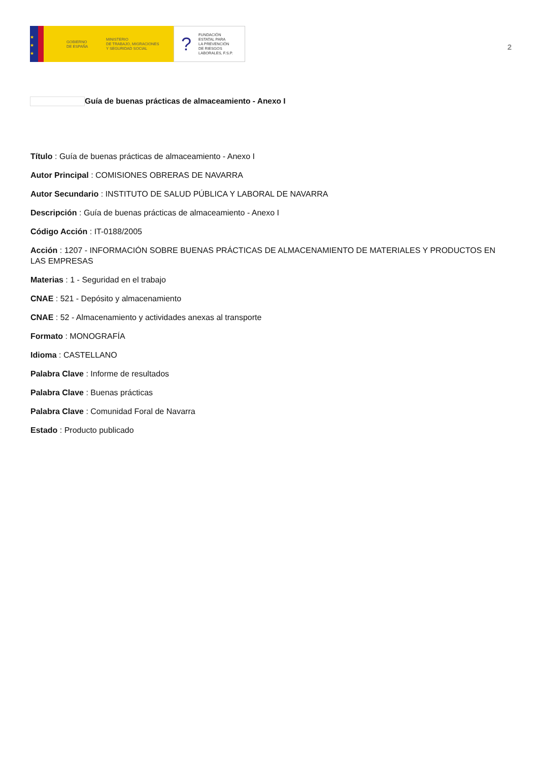★
★
★
GOBIERNO
DE ESPAÑA
MINISTERIO
DE TRABAJO, MIGRACIONES
Y SEGURIDAD SOCIAL
? FUNDACIÓN
ESTATAL PARA
LA PREVENCIÓN
DE RIESGOS
LABORALES, F.S.P.
2
Guía de buenas prácticas de almaceamiento - Anexo I
Título : Guía de buenas prácticas de almaceamiento - Anexo I
Autor Principal : COMISIONES OBRERAS DE NAVARRA
Autor Secundario : INSTITUTO DE SALUD PÚBLICA Y LABORAL DE NAVARRA
Descripción : Guía de buenas prácticas de almaceamiento - Anexo I
Código Acción : IT-0188/2005
Acción : 1207 - INFORMACIÓN SOBRE BUENAS PRÁCTICAS DE ALMACENAMIENTO DE MATERIALES Y PRODUCTOS EN LAS EMPRESAS
Materias : 1 - Seguridad en el trabajo
CNAE : 521 - Depósito y almacenamiento
CNAE : 52 - Almacenamiento y actividades anexas al transporte
Formato : MONOGRAFÍA
Idioma : CASTELLANO
Palabra Clave : Informe de resultados
Palabra Clave : Buenas prácticas
Palabra Clave : Comunidad Foral de Navarra
Estado : Producto publicado